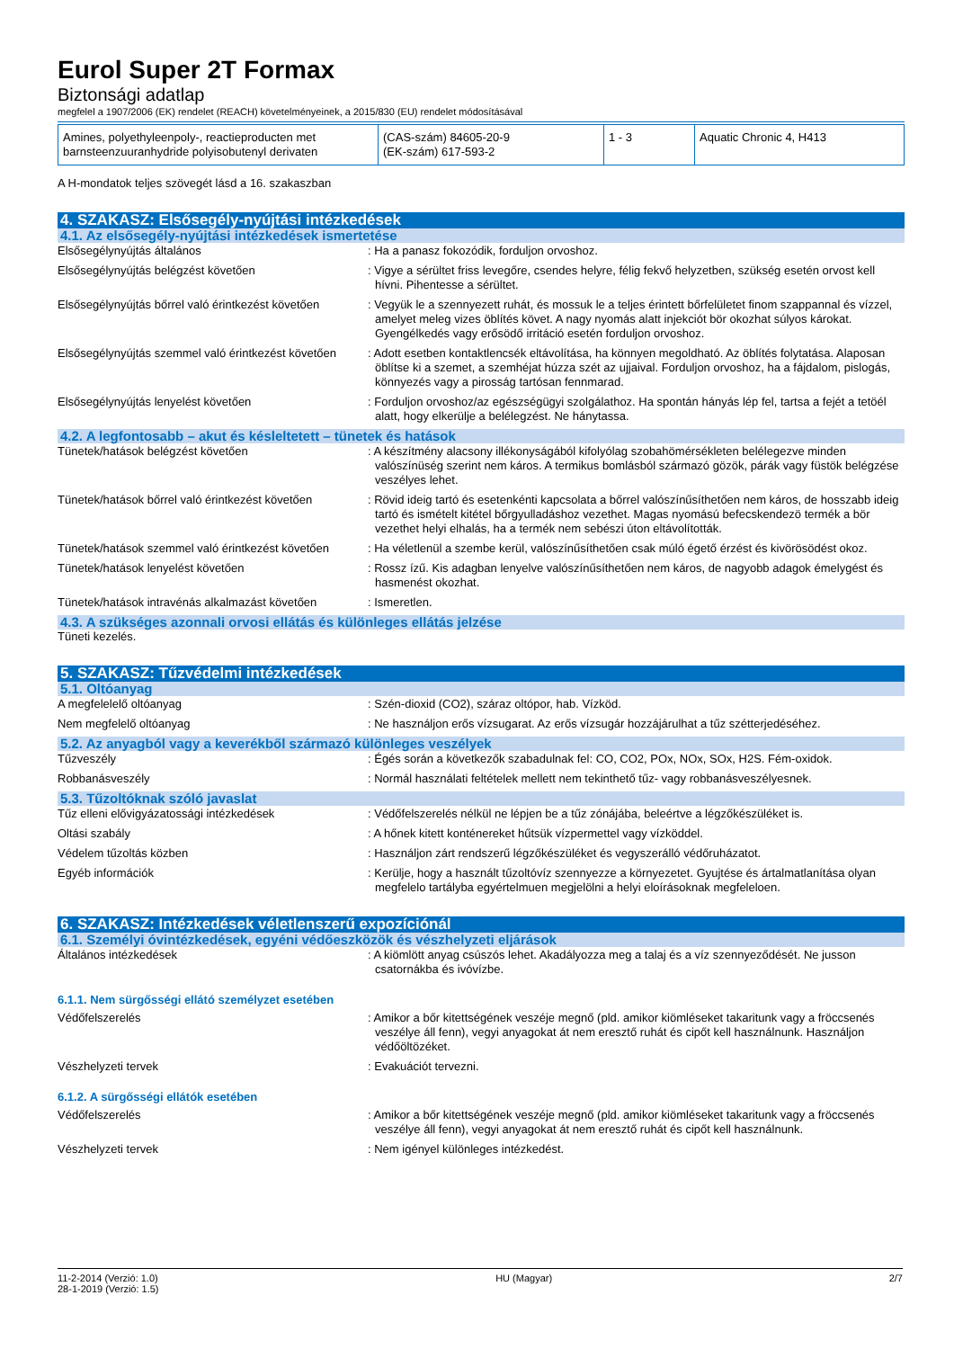Eurol Super 2T Formax
Biztonsági adatlap
megfelel a 1907/2006 (EK) rendelet (REACH) követelményeinek, a 2015/830 (EU) rendelet módosításával
| Amines, polyethyleenpoly-, reactieproducten met barnsteenzuuranhydride polyisobutenyl derivaten | (CAS-szám) 84605-20-9 (EK-szám) 617-593-2 | 1 - 3 | Aquatic Chronic 4, H413 |
A H-mondatok teljes szövegét lásd a 16. szakaszban
4. SZAKASZ: Elsősegély-nyújtási intézkedések
4.1. Az elsősegély-nyújtási intézkedések ismertetése
Elsősegélynyújtás általános : Ha a panasz fokozódik, forduljon orvoshoz.
Elsősegélynyújtás belégzést követően : Vigye a sérültet friss levegőre, csendes helyre, félig fekvő helyzetben, szükség esetén orvost kell hívni. Pihentesse a sérültet.
Elsősegélynyújtás bőrrel való érintkezést követően
: Vegyük le a szennyezett ruhát, és mossuk le a teljes érintett bőrfelületet finom szappannal és vízzel, amelyet meleg vizes öblítés követ. A nagy nyomás alatt injekciót bör okozhat súlyos károkat. Gyengélkedés vagy erősödő irritáció esetén forduljon orvoshoz.
Elsősegélynyújtás szemmel való érintkezést követően
: Adott esetben kontaktlencsék eltávolítása, ha könnyen megoldható. Az öblítés folytatása. Alaposan öblítse ki a szemet, a szemhéjat húzza szét az ujjaival. Forduljon orvoshoz, ha a fájdalom, pislogás, könnyezés vagy a pirosság tartósan fennmarad.
Elsősegélynyújtás lenyelést követően : Forduljon orvoshoz/az egészségügyi szolgálathoz. Ha spontán hányás lép fel, tartsa a fejét a tetöél alatt, hogy elkerülje a belélegzést. Ne hánytassa.
4.2. A legfontosabb – akut és késleltetett – tünetek és hatások
Tünetek/hatások belégzést követően : A készítmény alacsony illékonyságából kifolyólag szobahömérsékleten belélegezve minden valószínüség szerint nem káros. A termikus bomlásból származó gözök, párák vagy füstök belégzése veszélyes lehet.
Tünetek/hatások bőrrel való érintkezést követően
: Rövid ideig tartó és esetenkénti kapcsolata a bőrrel valószínűsíthetően nem káros, de hosszabb ideig tartó és ismételt kitétel bőrgyulladáshoz vezethet. Magas nyomású befecskendezö termék a bör vezethet helyi elhalás, ha a termék nem sebészi úton eltávolították.
Tünetek/hatások szemmel való érintkezést követően
: Ha véletlenül a szembe kerül, valószínűsíthetően csak múló égető érzést és kivörösödést okoz.
Tünetek/hatások lenyelést követően : Rossz ízű. Kis adagban lenyelve valószínűsíthetően nem káros, de nagyobb adagok émelygést és hasmenést okozhat.
Tünetek/hatások intravénás alkalmazást követően
: Ismeretlen.
4.3. A szükséges azonnali orvosi ellátás és különleges ellátás jelzése
Tüneti kezelés.
5. SZAKASZ: Tűzvédelmi intézkedések
5.1. Oltóanyag
A megfelelelő oltóanyag : Szén-dioxid (CO2), száraz oltópor, hab. Vízköd.
Nem megfelelő oltóanyag : Ne használjon erős vízsugarat. Az erős vízsugár hozzájárulhat a tűz szétterjedéséhez.
5.2. Az anyagból vagy a keverékből származó különleges veszélyek
Tűzveszély : Égés során a következők szabadulnak fel: CO, CO2, POx, NOx, SOx, H2S. Fém-oxidok.
Robbanásveszély : Normál használati feltételek mellett nem tekinthető tűz- vagy robbanásveszélyesnek.
5.3. Tűzoltóknak szóló javaslat
Tűz elleni elővigyázatossági intézkedések : Védőfelszerelés nélkül ne lépjen be a tűz zónájába, beleértve a légzőkészüléket is.
Oltási szabály : A hőnek kitett konténereket hűtsük vízpermettel vagy vízköddel.
Védelem tűzoltás közben : Használjon zárt rendszerű légzőkészüléket és vegyszerálló védőruházatot.
Egyéb információk : Kerülje, hogy a használt tűzoltóvíz szennyezze a környezetet. Gyujtése és ártalmatlanítása olyan megfelelo tartályba egyértelmuen megjelölni a helyi eloírásoknak megfeleloen.
6. SZAKASZ: Intézkedések véletlenszerű expozíciónál
6.1. Személyi óvintézkedések, egyéni védőeszközök és vészhelyzeti eljárások
Általános intézkedések : A kiömlött anyag csúszós lehet. Akadályozza meg a talaj és a víz szennyeződését. Ne jusson csatornákba és ivóvízbe.
6.1.1. Nem sürgősségi ellátó személyzet esetében
Védőfelszerelés : Amikor a bőr kitettségének veszéje megnő (pld. amikor kiömléseket takaritunk vagy a fröccsenés veszélye áll fenn), vegyi anyagokat át nem eresztő ruhát és cipőt kell használnunk. Használjon védőöltözéket.
Vészhelyzeti tervek : Evakuációt tervezni.
6.1.2. A sürgősségi ellátók esetében
Védőfelszerelés : Amikor a bőr kitettségének veszéje megnő (pld. amikor kiömléseket takaritunk vagy a fröccsenés veszélye áll fenn), vegyi anyagokat át nem eresztő ruhát és cipőt kell használnunk.
Vészhelyzeti tervek : Nem igényel különleges intézkedést.
11-2-2014 (Verzió: 1.0)
28-1-2019 (Verzió: 1.5)
HU (Magyar) 2/7